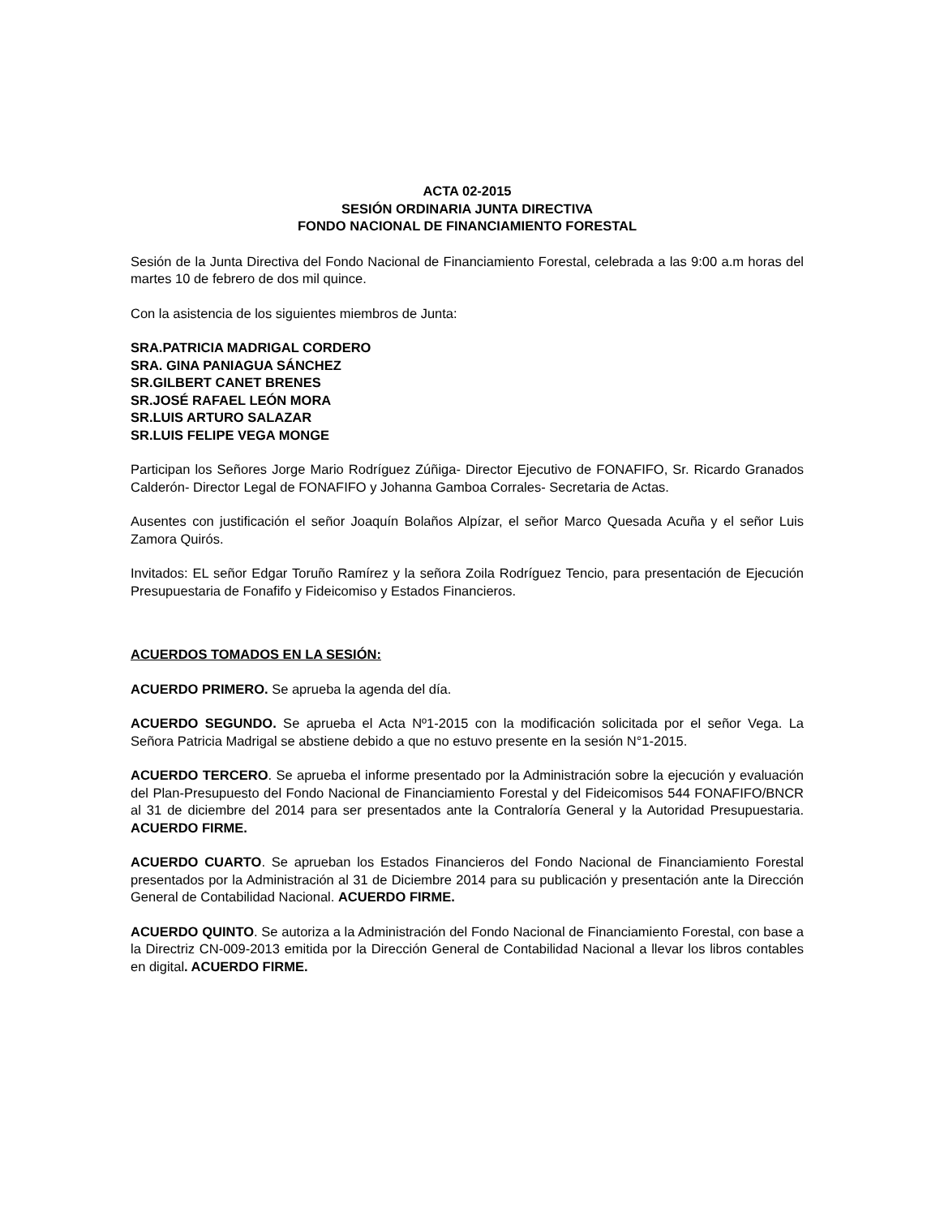ACTA 02-2015
SESIÓN ORDINARIA JUNTA DIRECTIVA
FONDO NACIONAL DE FINANCIAMIENTO FORESTAL
Sesión de la Junta Directiva del Fondo Nacional de Financiamiento Forestal, celebrada a las 9:00 a.m horas del martes 10 de febrero de dos mil quince.
Con la asistencia de los siguientes miembros de Junta:
SRA.PATRICIA MADRIGAL CORDERO
SRA. GINA PANIAGUA SÁNCHEZ
SR.GILBERT CANET BRENES
SR.JOSÉ RAFAEL LEÓN MORA
SR.LUIS ARTURO SALAZAR
SR.LUIS FELIPE VEGA MONGE
Participan los Señores Jorge Mario Rodríguez Zúñiga- Director Ejecutivo de FONAFIFO, Sr. Ricardo Granados Calderón- Director Legal de FONAFIFO y Johanna Gamboa Corrales- Secretaria de Actas.
Ausentes con justificación el señor Joaquín Bolaños Alpízar, el señor Marco Quesada Acuña y el señor Luis Zamora Quirós.
Invitados: EL señor Edgar Toruño Ramírez y la señora Zoila Rodríguez Tencio, para presentación de Ejecución Presupuestaria de Fonafifo y Fideicomiso y Estados Financieros.
ACUERDOS TOMADOS EN LA SESIÓN:
ACUERDO PRIMERO. Se aprueba la agenda del día.
ACUERDO SEGUNDO. Se aprueba el Acta Nº1-2015 con la modificación solicitada por el señor Vega. La Señora Patricia Madrigal se abstiene debido a que no estuvo presente en la sesión N°1-2015.
ACUERDO TERCERO. Se aprueba el informe presentado por la Administración sobre la ejecución y evaluación del Plan-Presupuesto del Fondo Nacional de Financiamiento Forestal y del Fideicomisos 544 FONAFIFO/BNCR al 31 de diciembre del 2014 para ser presentados ante la Contraloría General y la Autoridad Presupuestaria. ACUERDO FIRME.
ACUERDO CUARTO. Se aprueban los Estados Financieros del Fondo Nacional de Financiamiento Forestal presentados por la Administración al 31 de Diciembre 2014 para su publicación y presentación ante la Dirección General de Contabilidad Nacional. ACUERDO FIRME.
ACUERDO QUINTO. Se autoriza a la Administración del Fondo Nacional de Financiamiento Forestal, con base a la Directriz CN-009-2013 emitida por la Dirección General de Contabilidad Nacional a llevar los libros contables en digital. ACUERDO FIRME.